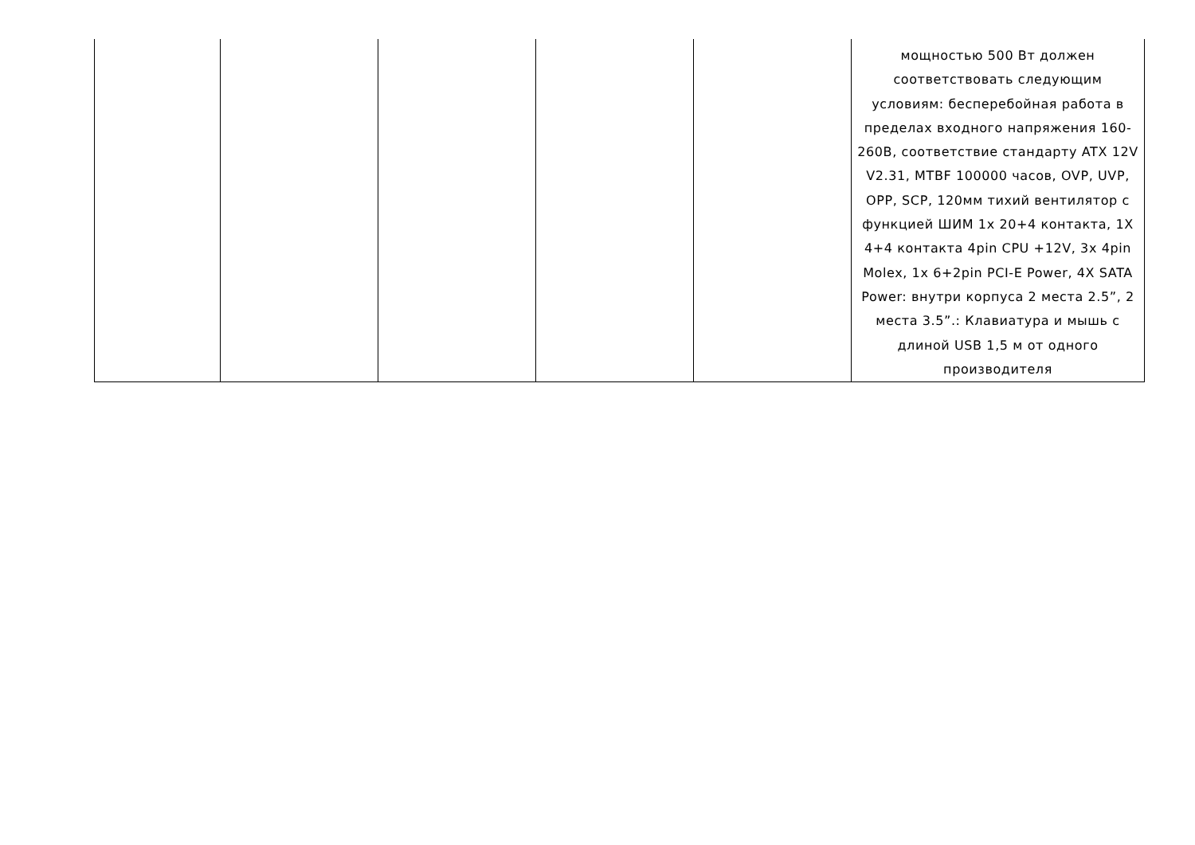| | | | | | мощностью 500 Вт должен соответствовать следующим условиям: бесперебойная работа в пределах входного напряжения 160-260В, соответствие стандарту ATX 12V V2.31, MTBF 100000 часов, OVP, UVP, OPP, SCP, 120мм тихий вентилятор с функцией ШИМ 1x 20+4 контакта, 1X 4+4 контакта 4pin CPU +12V, 3x 4pin Molex, 1x 6+2pin PCI-E Power, 4X SATA Power: внутри корпуса 2 места 2.5”, 2 места 3.5”.: Клавиатура и мышь с длиной USB 1,5 м от одного производителя |